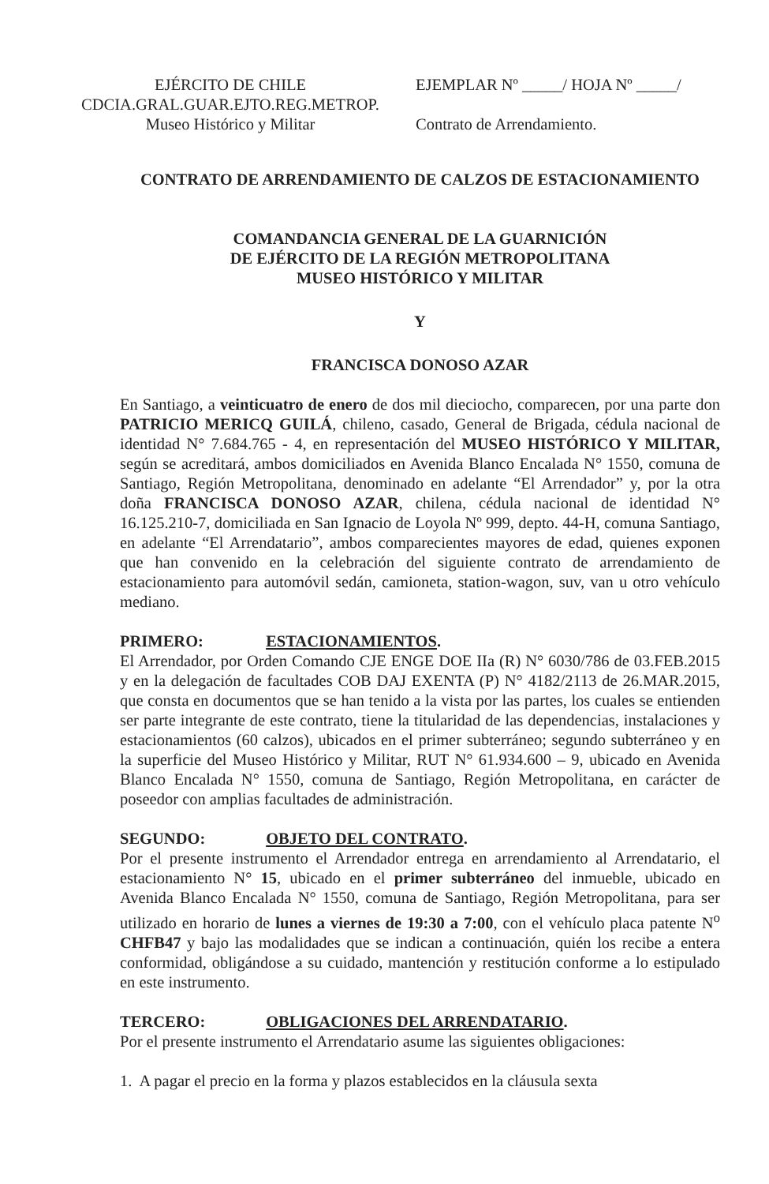EJÉRCITO DE CHILE
CDCIA.GRAL.GUAR.EJTO.REG.METROP.
Museo Histórico y Militar
EJEMPLAR Nº _____/ HOJA Nº _____/
Contrato de Arrendamiento.
CONTRATO DE ARRENDAMIENTO DE CALZOS DE ESTACIONAMIENTO
COMANDANCIA GENERAL DE LA GUARNICIÓN
DE EJÉRCITO DE LA REGIÓN METROPOLITANA
MUSEO HISTÓRICO Y MILITAR
Y
FRANCISCA DONOSO AZAR
En Santiago, a veinticuatro de enero de dos mil dieciocho, comparecen, por una parte don PATRICIO MERICQ GUILÁ, chileno, casado, General de Brigada, cédula nacional de identidad N° 7.684.765 - 4, en representación del MUSEO HISTÓRICO Y MILITAR, según se acreditará, ambos domiciliados en Avenida Blanco Encalada N° 1550, comuna de Santiago, Región Metropolitana, denominado en adelante “El Arrendador” y, por la otra doña FRANCISCA DONOSO AZAR, chilena, cédula nacional de identidad N° 16.125.210-7, domiciliada en San Ignacio de Loyola Nº 999, depto. 44-H, comuna Santiago, en adelante “El Arrendatario”, ambos comparecientes mayores de edad, quienes exponen que han convenido en la celebración del siguiente contrato de arrendamiento de estacionamiento para automóvil sedán, camioneta, station-wagon, suv, van u otro vehículo mediano.
PRIMERO: ESTACIONAMIENTOS.
El Arrendador, por Orden Comando CJE ENGE DOE IIa (R) N° 6030/786 de 03.FEB.2015 y en la delegación de facultades COB DAJ EXENTA (P) N° 4182/2113 de 26.MAR.2015, que consta en documentos que se han tenido a la vista por las partes, los cuales se entienden ser parte integrante de este contrato, tiene la titularidad de las dependencias, instalaciones y estacionamientos (60 calzos), ubicados en el primer subterráneo; segundo subterráneo y en la superficie del Museo Histórico y Militar, RUT N° 61.934.600 – 9, ubicado en Avenida Blanco Encalada N° 1550, comuna de Santiago, Región Metropolitana, en carácter de poseedor con amplias facultades de administración.
SEGUNDO: OBJETO DEL CONTRATO.
Por el presente instrumento el Arrendador entrega en arrendamiento al Arrendatario, el estacionamiento N° 15, ubicado en el primer subterráneo del inmueble, ubicado en Avenida Blanco Encalada N° 1550, comuna de Santiago, Región Metropolitana, para ser utilizado en horario de lunes a viernes de 19:30 a 7:00, con el vehículo placa patente N<sup>o</sup> CHFB47 y bajo las modalidades que se indican a continuación, quién los recibe a entera conformidad, obligándose a su cuidado, mantención y restitución conforme a lo estipulado en este instrumento.
TERCERO: OBLIGACIONES DEL ARRENDATARIO.
Por el presente instrumento el Arrendatario asume las siguientes obligaciones:
1. A pagar el precio en la forma y plazos establecidos en la cláusula sexta